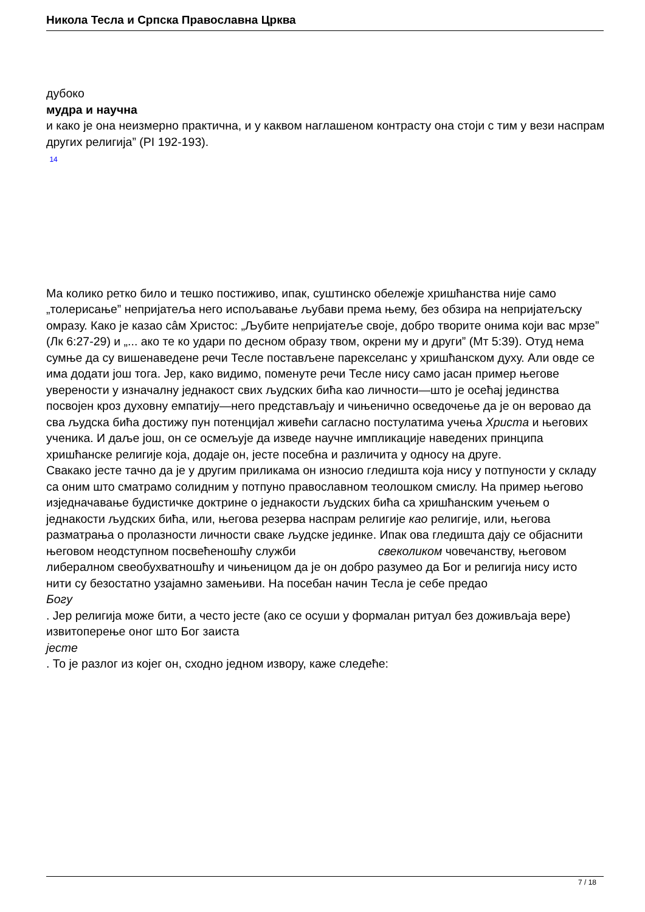Никола Тесла и Српска Православна Црква
дубоко
мудра и научна
и како је она неизмерно практична, и у каквом наглашеном контрасту она стоји с тим у вези наспрам других религија” (PI 192-193).
14
Ма колико ретко било и тешко постиживо, ипак, суштинско обележје хришћанства није само „толерисање” непријатеља него испољавање љубави према њему, без обзира на непријатељску омразу. Како је казао сâм Христос: „Љубите непријатеље своје, добро творите онима који вас мрзе” (Лк 6:27-29) и „... ако те ко удари по десном образу твом, окрени му и други” (Мт 5:39). Отуд нема сумње да су вишенаведене речи Тесле постављене парекселанс у хришћанском духу. Али овде се има додати још тога. Јер, како видимо, поменуте речи Тесле нису само јасан пример његове уверености у изначалну једнакост свих људских бића као личности—што је осећај јединства посвојен кроз духовну емпатију—него представљају и чињенично осведочење да је он веровао да сва људска бића достижу пун потенцијал живећи сагласно постулатима учења Христа и његових ученика. И даље још, он се осмељује да изведе научне импликације наведених принципа хришћанске религије која, додаје он, јесте посебна и различита у односу на друге.
Свакако јесте тачно да је у другим приликама он износио гледишта која нису у потпуности у складу са оним што сматрамо солидним у потпуно православном теолошком смислу. На пример његово изједначавање будистичке доктрине о једнакости људских бића са хришћанским учењем о једнакости људских бића, или, његова резерва наспрам религије као религије, или, његова разматрања о пролазности личности сваке људске јединке. Ипак ова гледишта дају се објаснити његовом неодступном посвећеношћу служби свеколиком човечанству, његовом либералном свеобухватношћу и чињеницом да је он добро разумео да Бог и религија нису исто нити су безостатно узајамно замењиви. На посебан начин Тесла је себе предао
Богу
. Јер религија може бити, а често јесте (ако се осуши у формалан ритуал без доживљаја вере) извитоперење оног што Бог заиста
јесте
. То је разлог из којег он, сходно једном извору, каже следеће:
7 / 18